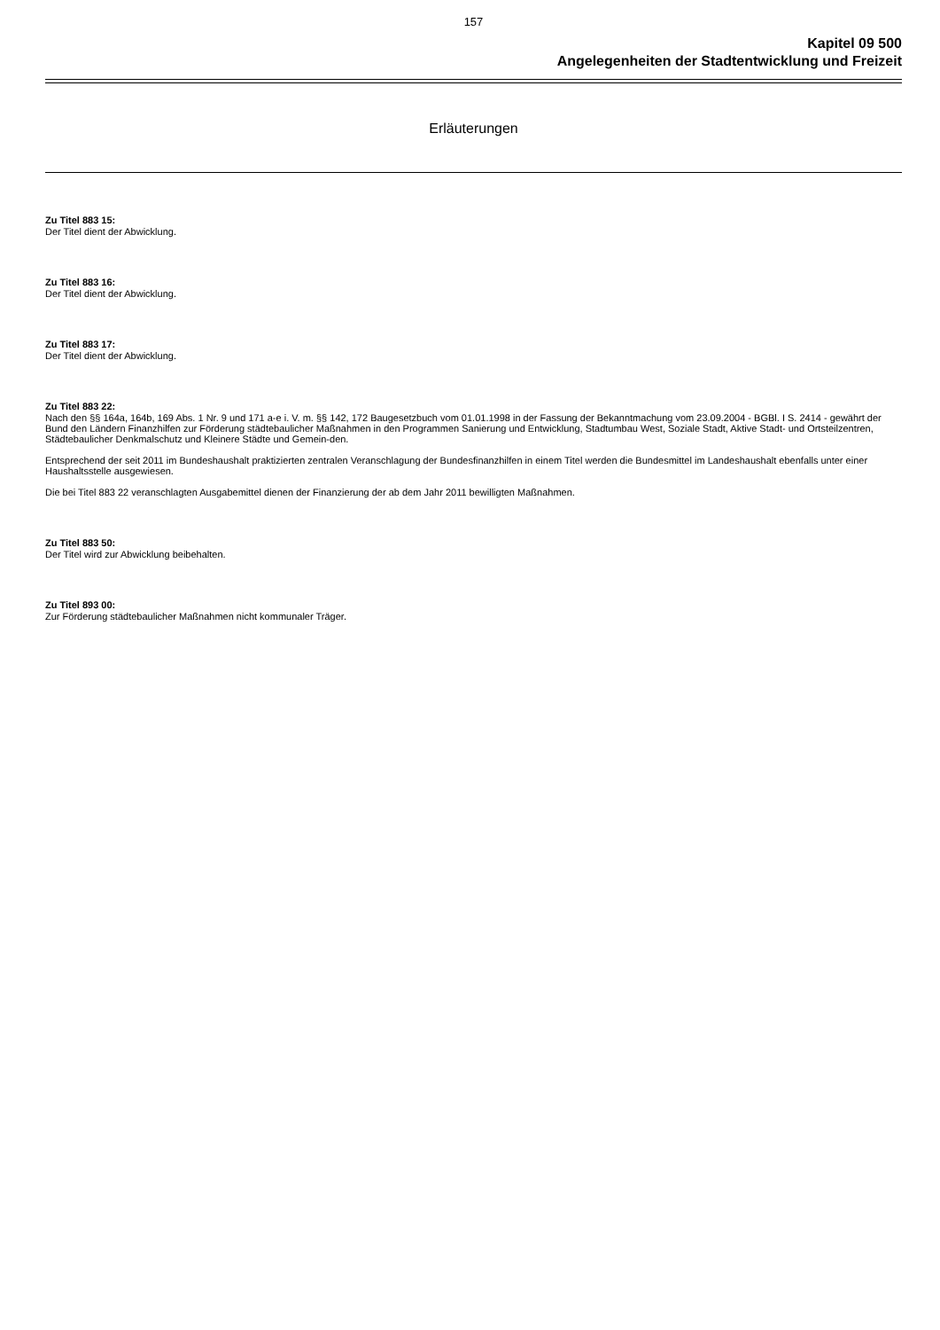157
Kapitel 09 500
Angelegenheiten der Stadtentwicklung und Freizeit
Erläuterungen
Zu Titel 883 15:
Der Titel dient der Abwicklung.
Zu Titel 883 16:
Der Titel dient der Abwicklung.
Zu Titel 883 17:
Der Titel dient der Abwicklung.
Zu Titel 883 22:
Nach den §§ 164a, 164b, 169 Abs. 1 Nr. 9 und 171 a-e i. V. m. §§ 142, 172 Baugesetzbuch vom 01.01.1998 in der Fassung der Bekanntmachung vom 23.09.2004 - BGBl. I S. 2414 - gewährt der Bund den Ländern Finanzhilfen zur Förderung städtebaulicher Maßnahmen in den Programmen Sanierung und Entwicklung, Stadtumbau West, Soziale Stadt, Aktive Stadt- und Ortsteilzentren, Städtebaulicher Denkmalschutz und Kleinere Städte und Gemein-den.
Entsprechend der seit 2011 im Bundeshaushalt praktizierten zentralen Veranschlagung der Bundesfinanzhilfen in einem Titel werden die Bundesmittel im Landeshaushalt ebenfalls unter einer Haushaltsstelle ausgewiesen.
Die bei Titel 883 22 veranschlagten Ausgabemittel dienen der Finanzierung der ab dem Jahr 2011 bewilligten Maßnahmen.
Zu Titel 883 50:
Der Titel wird zur Abwicklung beibehalten.
Zu Titel 893 00:
Zur Förderung städtebaulicher Maßnahmen nicht kommunaler Träger.